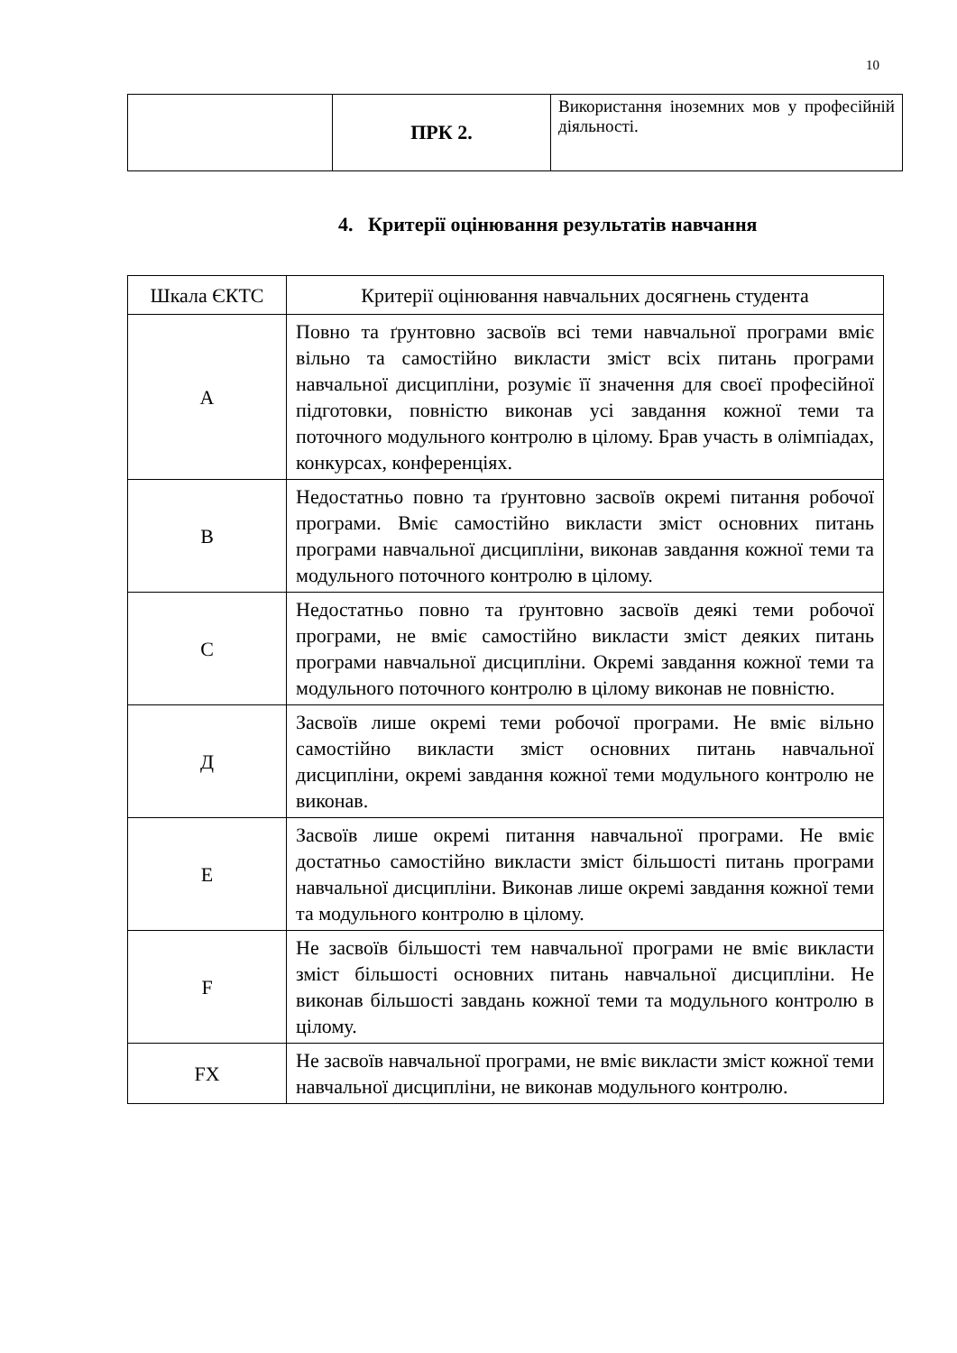10
| | ПРК 2. | Використання іноземних мов у професійній діяльності. |
4. Критерії оцінювання результатів навчання
| Шкала ЄКТС | Критерії оцінювання навчальних досягнень студента |
| --- | --- |
| A | Повно та ґрунтовно засвоїв всі теми навчальної програми вміє вільно та самостійно викласти зміст всіх питань програми навчальної дисципліни, розуміє її значення для своєї професійної підготовки, повністю виконав усі завдання кожної теми та поточного модульного контролю в цілому. Брав участь в олімпіадах, конкурсах, конференціях. |
| B | Недостатньо повно та ґрунтовно засвоїв окремі питання робочої програми. Вміє самостійно викласти зміст основних питань програми навчальної дисципліни, виконав завдання кожної теми та модульного поточного контролю в цілому. |
| C | Недостатньо повно та ґрунтовно засвоїв деякі теми робочої програми, не вміє самостійно викласти зміст деяких питань програми навчальної дисципліни. Окремі завдання кожної теми та модульного поточного контролю в цілому виконав не повністю. |
| Д | Засвоїв лише окремі теми робочої програми. Не вміє вільно самостійно викласти зміст основних питань навчальної дисципліни, окремі завдання кожної теми модульного контролю не виконав. |
| E | Засвоїв лише окремі питання навчальної програми. Не вміє достатньо самостійно викласти зміст більшості питань програми навчальної дисципліни. Виконав лише окремі завдання кожної теми та модульного контролю в цілому. |
| F | Не засвоїв більшості тем навчальної програми не вміє викласти зміст більшості основних питань навчальної дисципліни. Не виконав більшості завдань кожної теми та модульного контролю в цілому. |
| FX | Не засвоїв навчальної програми, не вміє викласти зміст кожної теми навчальної дисципліни, не виконав модульного контролю. |